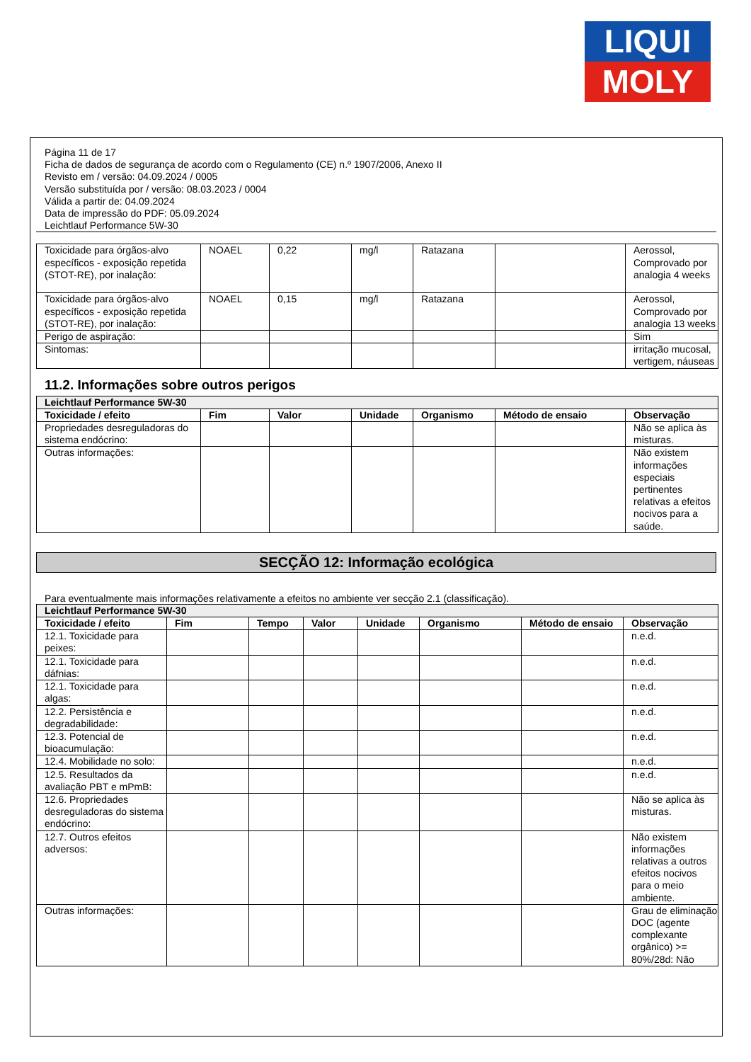LIQUI
MOLY
Página 11 de 17
Ficha de dados de segurança de acordo com o Regulamento (CE) n.º 1907/2006, Anexo II
Revisto em / versão: 04.09.2024 / 0005
Versão substituída por / versão: 08.03.2023 / 0004
Válida a partir de: 04.09.2024
Data de impressão do PDF: 05.09.2024
Leichtlauf Performance 5W-30
| Toxicidade para órgãos-alvo específicos - exposição repetida (STOT-RE), por inalação: | NOAEL | 0,22 | mg/l | Ratazana | | Aerossol, Comprovado por analogia 4 weeks |
| Toxicidade para órgãos-alvo específicos - exposição repetida (STOT-RE), por inalação: | NOAEL | 0,15 | mg/l | Ratazana | | Aerossol, Comprovado por analogia 13 weeks |
| Perigo de aspiração: | | | | | | Sim |
| Sintomas: | | | | | | irritação mucosal, vertigem, náuseas |
11.2. Informações sobre outros perigos
| Leichtlauf Performance 5W-30 | | | | | | |
| Toxicidade / efeito | Fim | Valor | Unidade | Organismo | Método de ensaio | Observação |
| Propriedades desreguladoras do sistema endócrino: | | | | | | Não se aplica às misturas. |
| Outras informações: | | | | | | Não existem informações especiais pertinentes relativas a efeitos nocivos para a saúde. |
SECÇÃO 12: Informação ecológica
Para eventualmente mais informações relativamente a efeitos no ambiente ver secção 2.1 (classificação).
| Leichtlauf Performance 5W-30 | | | | | | | |
| Toxicidade / efeito | Fim | Tempo | Valor | Unidade | Organismo | Método de ensaio | Observação |
| 12.1. Toxicidade para peixes: | | | | | | | n.e.d. |
| 12.1. Toxicidade para dáfnias: | | | | | | | n.e.d. |
| 12.1. Toxicidade para algas: | | | | | | | n.e.d. |
| 12.2. Persistência e degradabilidade: | | | | | | | n.e.d. |
| 12.3. Potencial de bioacumulação: | | | | | | | n.e.d. |
| 12.4. Mobilidade no solo: | | | | | | | n.e.d. |
| 12.5. Resultados da avaliação PBT e mPmB: | | | | | | | n.e.d. |
| 12.6. Propriedades desreguladoras do sistema endócrino: | | | | | | | Não se aplica às misturas. |
| 12.7. Outros efeitos adversos: | | | | | | | Não existem informações relativas a outros efeitos nocivos para o meio ambiente. |
| Outras informações: | | | | | | | Grau de eliminação DOC (agente complexante orgânico) >= 80%/28d: Não |